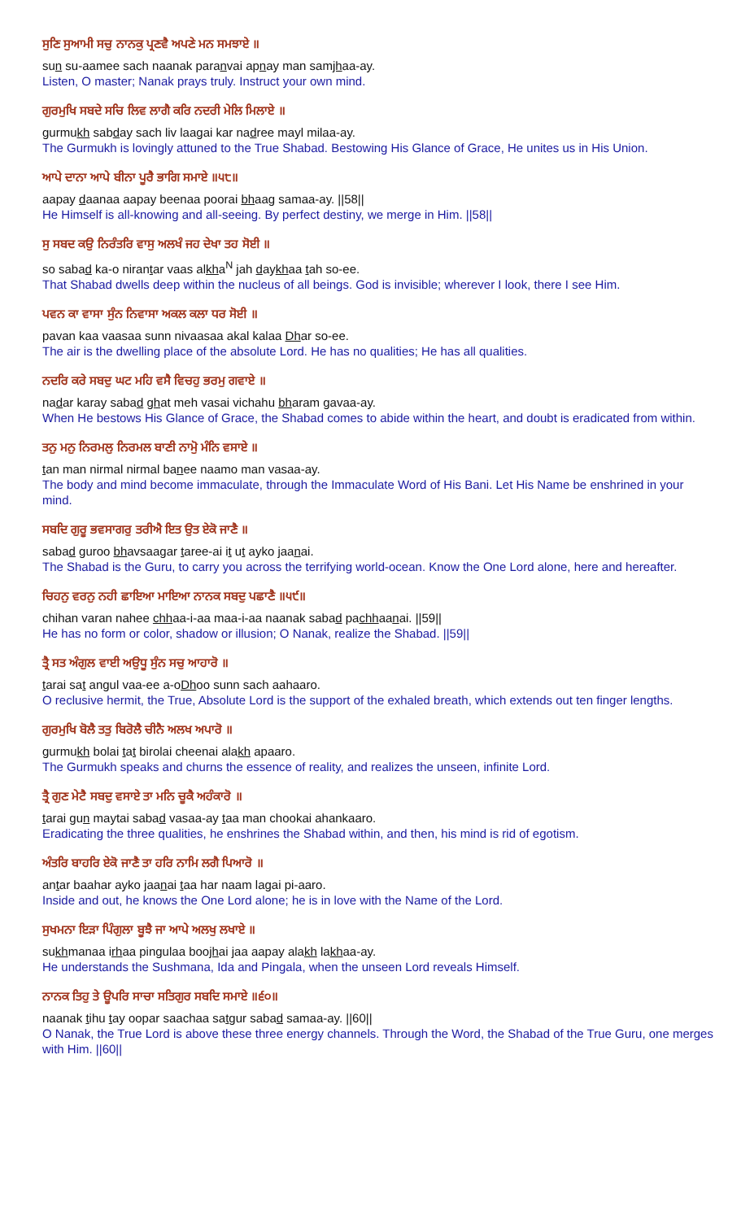ਸੁਣਿ ਸੁਆਮੀ ਸਚੁ ਨਾਨਕੁ ਪ੍ਰਣਵੈ ਅਪਣੇ ਮਨ ਸਮਝਾਏ ॥
sun su-aamee sach naanak paranvai apnay man samjhaa-ay.
Listen, O master; Nanak prays truly. Instruct your own mind.
ਗੁਰਮੁਖਿ ਸਬਦੇ ਸਚਿ ਲਿਵ ਲਾਗੈ ਕਰਿ ਨਦਰੀ ਮੇਲਿ ਮਿਲਾਏ ॥
gurmukh sabday sach liv laagai kar nadree mayl milaa-ay.
The Gurmukh is lovingly attuned to the True Shabad. Bestowing His Glance of Grace, He unites us in His Union.
ਆਪੇ ਦਾਨਾ ਆਪੇ ਬੀਨਾ ਪੂਰੈ ਭਾਗਿ ਸਮਾਏ ॥੫੮॥
aapay daanaa aapay beenaa poorai bhaag samaa-ay. ||58||
He Himself is all-knowing and all-seeing. By perfect destiny, we merge in Him. ||58||
ਸੁ ਸਬਦ ਕਉ ਨਿਰੰਤਰਿ ਵਾਸੁ ਅਲਖੰ ਜਹ ਦੇਖਾ ਤਹ ਸੋਈ ॥
so sabad ka-o nirantar vaas alkha<sup>N</sup> jah daykhaa tah so-ee.
That Shabad dwells deep within the nucleus of all beings. God is invisible; wherever I look, there I see Him.
ਪਵਨ ਕਾ ਵਾਸਾ ਸੁੰਨ ਨਿਵਾਸਾ ਅਕਲ ਕਲਾ ਧਰ ਸੋਈ ॥
pavan kaa vaasaa sunn nivaasaa akal kalaa Dhar so-ee.
The air is the dwelling place of the absolute Lord. He has no qualities; He has all qualities.
ਨਦਰਿ ਕਰੇ ਸਬਦੁ ਘਟ ਮਹਿ ਵਸੈ ਵਿਚਹੁ ਭਰਮੁ ਗਵਾਏ ॥
nadar karay sabad ghat meh vasai vichahu bharam gavaa-ay.
When He bestows His Glance of Grace, the Shabad comes to abide within the heart, and doubt is eradicated from within.
ਤਨੁ ਮਨੁ ਨਿਰਮਲੁ ਨਿਰਮਲ ਬਾਣੀ ਨਾਮੋੁ ਮੰਨਿ ਵਸਾਏ ॥
tan man nirmal nirmal banee naamo man vasaa-ay.
The body and mind become immaculate, through the Immaculate Word of His Bani. Let His Name be enshrined in your mind.
ਸਬਦਿ ਗੁਰੂ ਭਵਸਾਗਰੁ ਤਰੀਐ ਇਤ ਉਤ ਏਕੋ ਜਾਣੈ ॥
sabad guroo bhavsaagar taree-ai it ut ayko jaanai.
The Shabad is the Guru, to carry you across the terrifying world-ocean. Know the One Lord alone, here and hereafter.
ਚਿਹਨੁ ਵਰਨੁ ਨਹੀ ਛਾਇਆ ਮਾਇਆ ਨਾਨਕ ਸਬਦੁ ਪਛਾਣੈ ॥੫੯॥
chihan varan nahee chhaa-i-aa maa-i-aa naanak sabad pachhaanai. ||59||
He has no form or color, shadow or illusion; O Nanak, realize the Shabad. ||59||
ਤ੍ਰੈ ਸਤ ਅੰਗੁਲ ਵਾਈ ਅਉਧੂ ਸੁੰਨ ਸਚੁ ਆਹਾਰੋ ॥
tarai sat angul vaa-ee a-oDhoo sunn sach aahaaro.
O reclusive hermit, the True, Absolute Lord is the support of the exhaled breath, which extends out ten finger lengths.
ਗੁਰਮੁਖਿ ਬੋਲੈ ਤਤੁ ਬਿਰੋਲੈ ਚੀਨੈ ਅਲਖ ਅਪਾਰੋ ॥
gurmukh bolai tat birolai cheenai alakh apaaro.
The Gurmukh speaks and churns the essence of reality, and realizes the unseen, infinite Lord.
ਤ੍ਰੈ ਗੁਣ ਮੇਟੈ ਸਬਦੁ ਵਸਾਏ ਤਾ ਮਨਿ ਚੂਕੈ ਅਹੰਕਾਰੋ ॥
tarai gun maytai sabad vasaa-ay taa man chookai ahankaaro.
Eradicating the three qualities, he enshrines the Shabad within, and then, his mind is rid of egotism.
ਅੰਤਰਿ ਬਾਹਰਿ ਏਕੋ ਜਾਣੈ ਤਾ ਹਰਿ ਨਾਮਿ ਲਗੈ ਪਿਆਰੋ ॥
antar baahar ayko jaanai taa har naam lagai pi-aaro.
Inside and out, he knows the One Lord alone; he is in love with the Name of the Lord.
ਸੁਖਮਨਾ ਇੜਾ ਪਿੰਗੁਲਾ ਬੂਝੈ ਜਾ ਆਪੇ ਅਲਖੁ ਲਖਾਏ ॥
sukhmanaa irhaa pingulaa boojhai jaa aapay alakh lakhaa-ay.
He understands the Sushmana, Ida and Pingala, when the unseen Lord reveals Himself.
ਨਾਨਕ ਤਿਹੁ ਤੇ ਊਪਰਿ ਸਾਚਾ ਸਤਿਗੁਰ ਸਬਦਿ ਸਮਾਏ ॥੬੦॥
naanak tihu tay oopar saachaa satgur sabad samaa-ay. ||60||
O Nanak, the True Lord is above these three energy channels. Through the Word, the Shabad of the True Guru, one merges with Him. ||60||